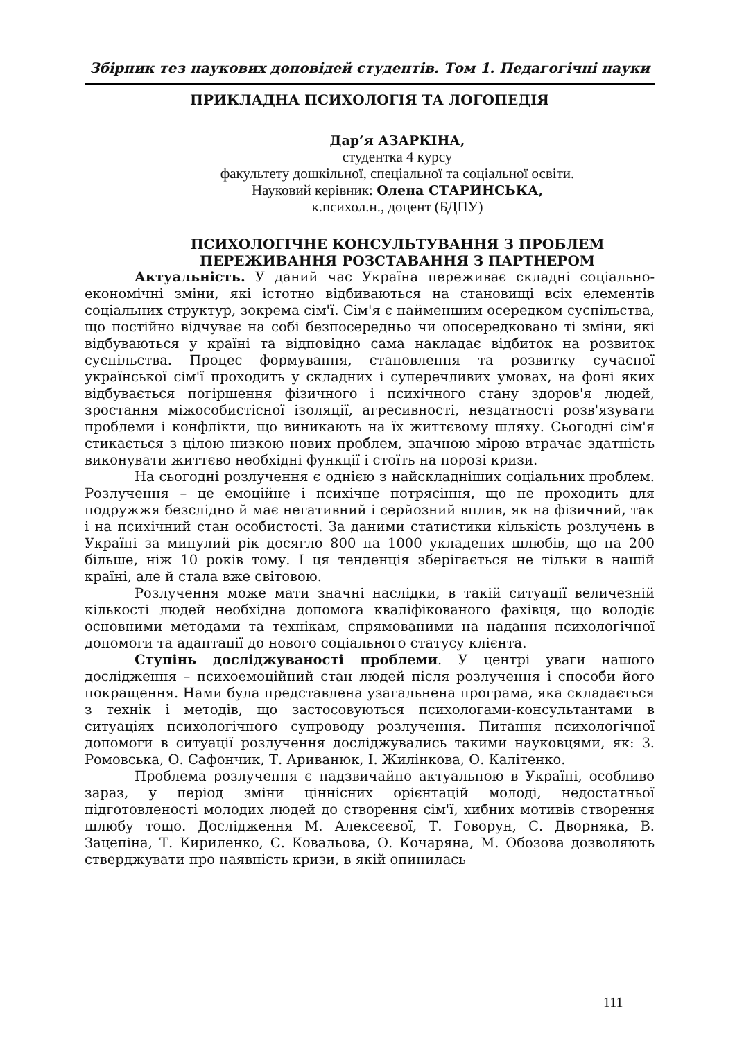Збірник тез наукових доповідей студентів. Том 1. Педагогічні науки
ПРИКЛАДНА ПСИХОЛОГІЯ ТА ЛОГОПЕДІЯ
Дар’я АЗАРКІНА,
студентка 4 курсу
факультету дошкільної, спеціальної та соціальної освіти.
Науковий керівник: Олена СТАРИНСЬКА,
к.психол.н., доцент (БДПУ)
ПСИХОЛОГІЧНЕ КОНСУЛЬТУВАННЯ З ПРОБЛЕМ ПЕРЕЖИВАННЯ РОЗСТАВАННЯ З ПАРТНЕРОМ
Актуальність. У даний час Україна переживає складні соціально-економічні зміни, які істотно відбиваються на становищі всіх елементів соціальних структур, зокрема сім'ї. Сім'я є найменшим осередком суспільства, що постійно відчуває на собі безпосередньо чи опосередковано ті зміни, які відбуваються у країні та відповідно сама накладає відбиток на розвиток суспільства. Процес формування, становлення та розвитку сучасної української сім'ї проходить у складних і суперечливих умовах, на фоні яких відбувається погіршення фізичного і психічного стану здоров'я людей, зростання міжособистісної ізоляції, агресивності, нездатності розв'язувати проблеми і конфлікти, що виникають на їх життєвому шляху. Сьогодні сім'я стикається з цілою низкою нових проблем, значною мірою втрачає здатність виконувати життєво необхідні функції і стоїть на порозі кризи.
На сьогодні розлучення є однією з найскладніших соціальних проблем. Розлучення – це емоційне і психічне потрясіння, що не проходить для подружжя безслідно й має негативний і серйозний вплив, як на фізичний, так і на психічний стан особистості. За даними статистики кількість розлучень в Україні за минулий рік досягло 800 на 1000 укладених шлюбів, що на 200 більше, ніж 10 років тому. І ця тенденція зберігається не тільки в нашій країні, але й стала вже світовою.
Розлучення може мати значні наслідки, в такій ситуації величезній кількості людей необхідна допомога кваліфікованого фахівця, що володіє основними методами та технікам, спрямованими на надання психологічної допомоги та адаптації до нового соціального статусу клієнта.
Ступінь досліджуваності проблеми. У центрі уваги нашого дослідження – психоемоційний стан людей після розлучення і способи його покращення. Нами була представлена узагальнена програма, яка складається з технік і методів, що застосовуються психологами-консультантами в ситуаціях психологічного супроводу розлучення. Питання психологічної допомоги в ситуації розлучення досліджувались такими науковцями, як: З. Ромовська, О. Сафончик, Т. Ариванюк, І. Жилінкова, О. Калітенко.
Проблема розлучення є надзвичайно актуальною в Україні, особливо зараз, у період зміни ціннісних орієнтацій молоді, недостатньої підготовленості молодих людей до створення сім'ї, хибних мотивів створення шлюбу тощо. Дослідження М. Алексєєвої, Т. Говорун, С. Дворняка, В. Зацепіна, Т. Кириленко, С. Ковальова, О. Кочаряна, М. Обозова дозволяють стверджувати про наявність кризи, в якій опинилась
111